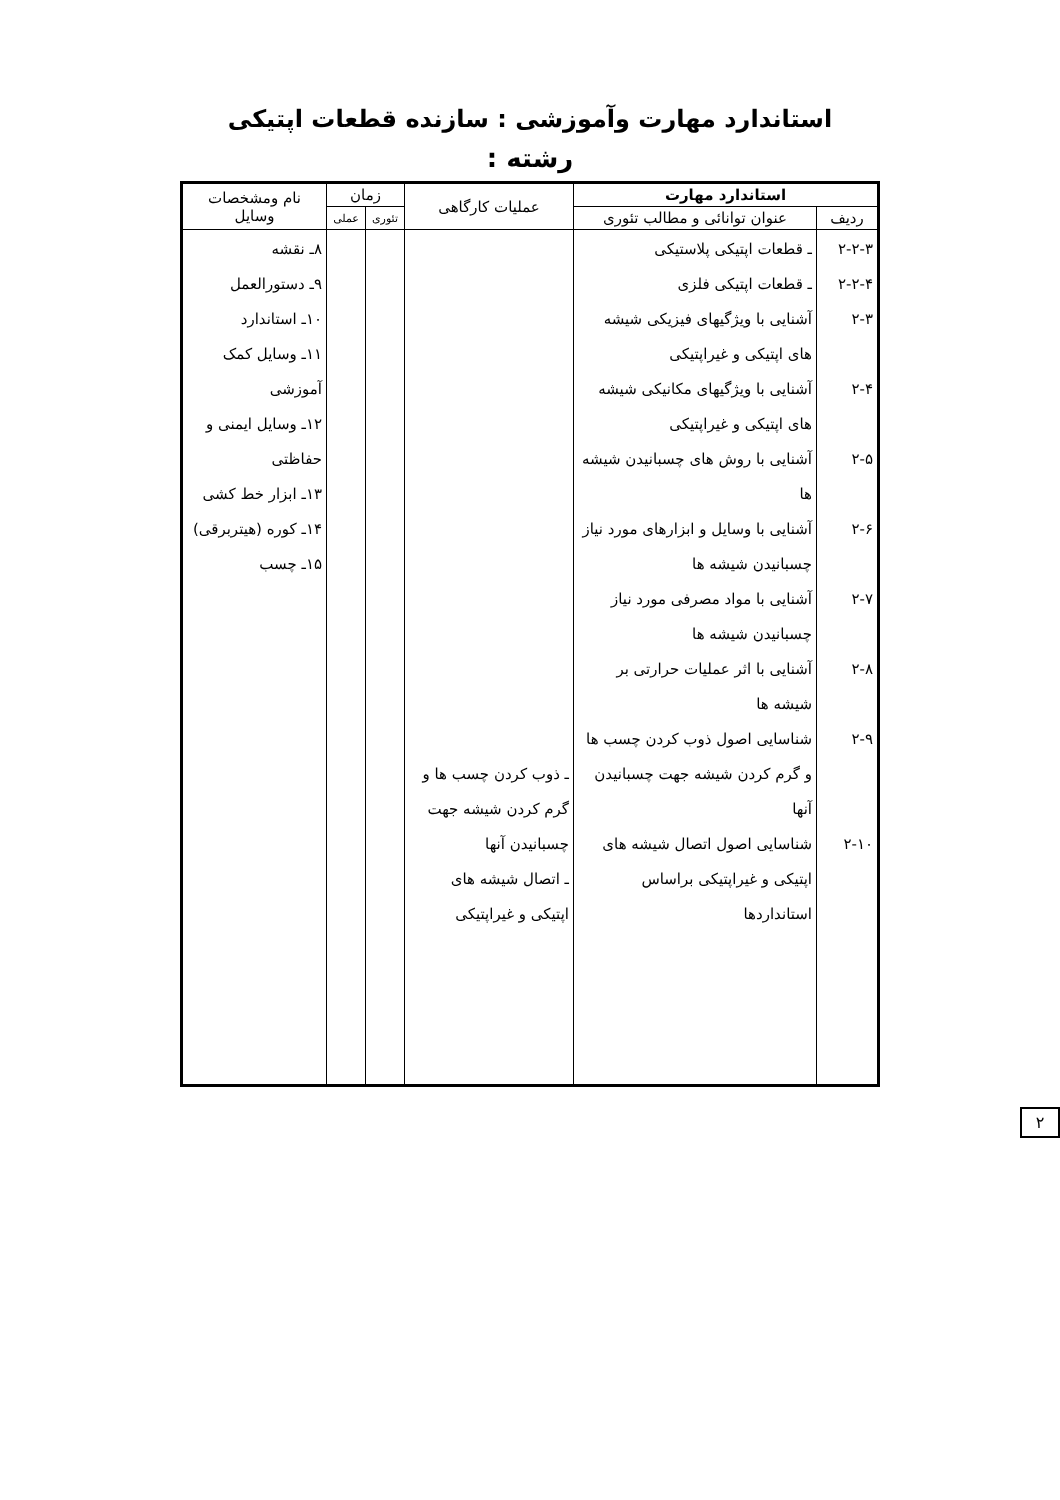استاندارد مهارت وآموزشی : سازنده قطعات اپتیکی
رشته :
| استاندارد مهارت | | عملیات کارگاهی | زمان | | نام ومشخصات وسایل |
| --- | --- | --- | --- | --- | --- |
| ردیف | عنوان توانائی و مطالب تئوری | | تئوری | عملی | |
| ۲-۲-۳ ۲-۲-۴ ۲-۳ ۲-۴ ۲-۵ ۲-۶ ۲-۷ ۲-۸ ۲-۹ ۲-۱۰ | ـ قطعات اپتیکی پلاستیکی ـ قطعات اپتیکی فلزی آشنایی با ویژگیهای فیزیکی شیشه های اپتیکی و غیراپتیکی آشنایی با ویژگیهای مکانیکی شیشه های اپتیکی و غیراپتیکی آشنایی با روش های چسبانیدن شیشه ها آشنایی با وسایل و ابزارهای مورد نیاز چسبانیدن شیشه ها آشنایی با مواد مصرفی مورد نیاز چسبانیدن شیشه ها آشنایی با اثر عملیات حرارتی بر شیشه ها شناسایی اصول ذوب کردن چسب ها و گرم کردن شیشه جهت چسبانیدن آنها شناسایی اصول اتصال شیشه های اپتیکی و غیراپتیکی براساس استانداردها | ـ ذوب کردن چسب ها و گرم کردن شیشه جهت چسبانیدن آنها ـ اتصال شیشه های اپتیکی و غیراپتیکی | | | ۸ـ نقشه ۹ـ دستورالعمل ۱۰ـ استاندارد ۱۱ـ وسایل کمک آموزشی ۱۲ـ وسایل ایمنی و حفاظتی ۱۳ـ ابزار خط کشی ۱۴ـ کوره (هیتربرقی) ۱۵ـ چسب |
۲